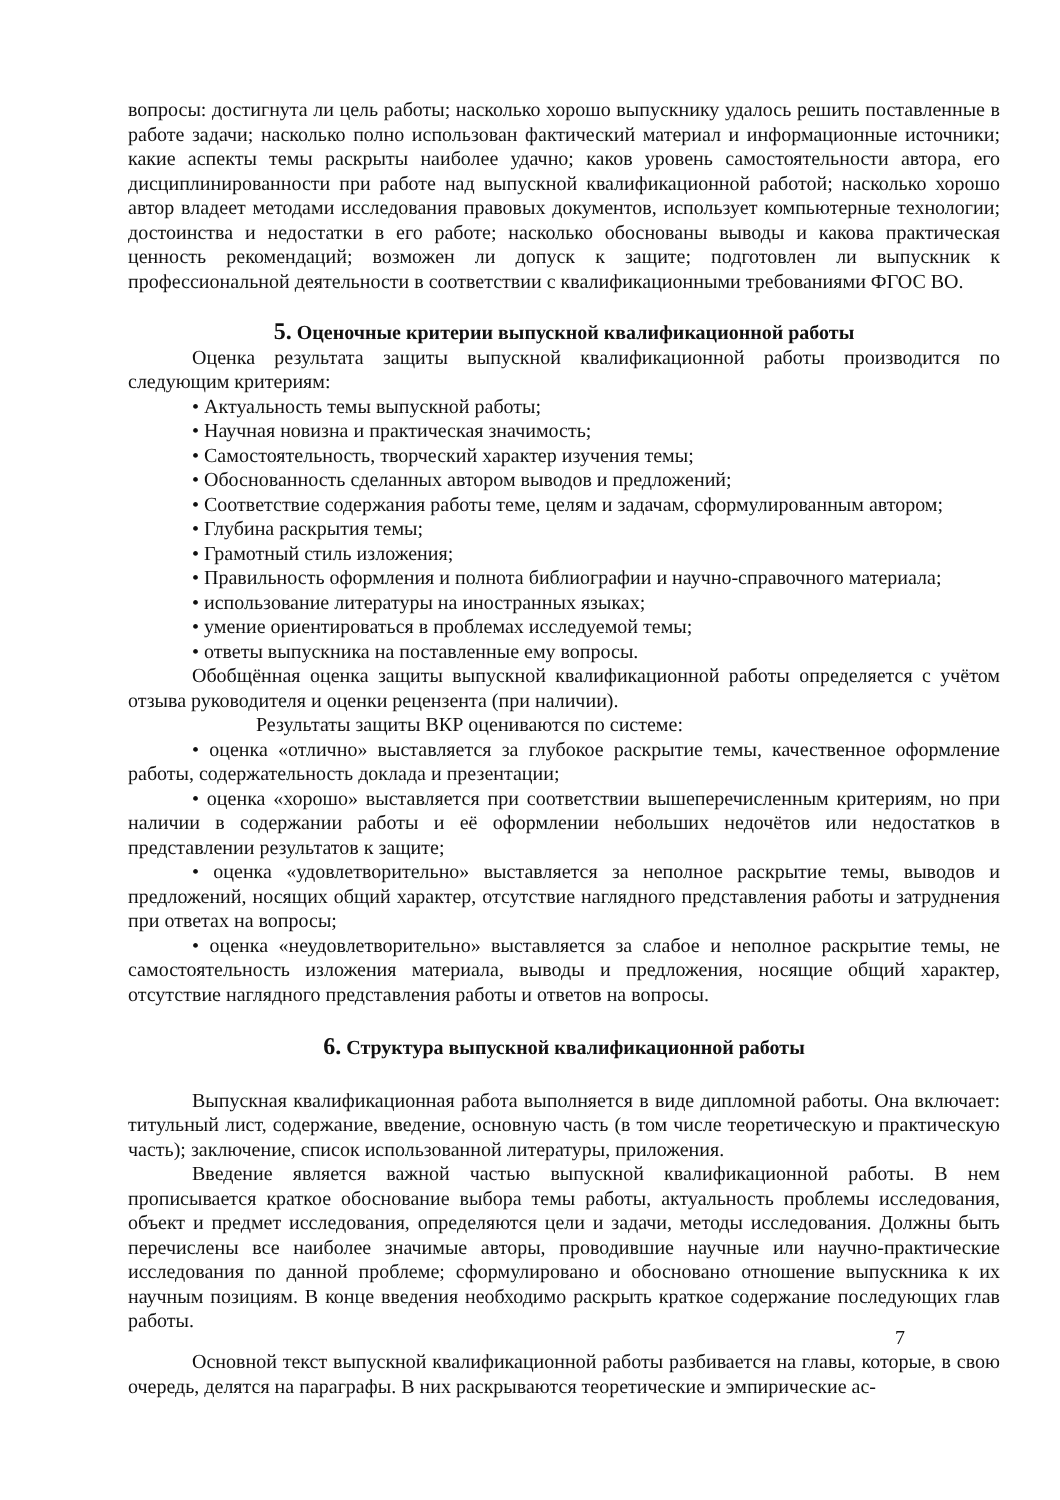вопросы: достигнута ли цель работы; насколько хорошо выпускнику удалось решить поставленные в работе задачи; насколько полно использован фактический материал и информационные источники; какие аспекты темы раскрыты наиболее удачно; каков уровень самостоятельности автора, его дисциплинированности при работе над выпускной квалификационной работой; насколько хорошо автор владеет методами исследования правовых документов, использует компьютерные технологии; достоинства и недостатки в его работе; насколько обоснованы выводы и какова практическая ценность рекомендаций; возможен ли допуск к защите; подготовлен ли выпускник к профессиональной деятельности в соответствии с квалификационными требованиями ФГОС ВО.
5. Оценочные критерии выпускной квалификационной работы
Оценка результата защиты выпускной квалификационной работы производится по следующим критериям:
• Актуальность темы выпускной работы;
• Научная новизна и практическая значимость;
• Самостоятельность, творческий характер изучения темы;
• Обоснованность сделанных автором выводов и предложений;
• Соответствие содержания работы теме, целям и задачам, сформулированным автором;
• Глубина раскрытия темы;
• Грамотный стиль изложения;
• Правильность оформления и полнота библиографии и научно-справочного материала;
• использование литературы на иностранных языках;
• умение ориентироваться в проблемах исследуемой темы;
• ответы выпускника на поставленные ему вопросы.
Обобщённая оценка защиты выпускной квалификационной работы определяется с учётом отзыва руководителя и оценки рецензента (при наличии).
Результаты защиты ВКР оцениваются по системе:
• оценка «отлично» выставляется за глубокое раскрытие темы, качественное оформление работы, содержательность доклада и презентации;
• оценка «хорошо» выставляется при соответствии вышеперечисленным критериям, но при наличии в содержании работы и её оформлении небольших недочётов или недостатков в представлении результатов к защите;
• оценка «удовлетворительно» выставляется за неполное раскрытие темы, выводов и предложений, носящих общий характер, отсутствие наглядного представления работы и затруднения при ответах на вопросы;
• оценка «неудовлетворительно» выставляется за слабое и неполное раскрытие темы, не самостоятельность изложения материала, выводы и предложения, носящие общий характер, отсутствие наглядного представления работы и ответов на вопросы.
6. Структура выпускной квалификационной работы
Выпускная квалификационная работа выполняется в виде дипломной работы. Она включает: титульный лист, содержание, введение, основную часть (в том числе теоретическую и практическую часть); заключение, список использованной литературы, приложения.
Введение является важной частью выпускной квалификационной работы. В нем прописывается краткое обоснование выбора темы работы, актуальность проблемы исследования, объект и предмет исследования, определяются цели и задачи, методы исследования. Должны быть перечислены все наиболее значимые авторы, проводившие научные или научно-практические исследования по данной проблеме; сформулировано и обосновано отношение выпускника к их научным позициям. В конце введения необходимо раскрыть краткое содержание последующих глав работы.
7
Основной текст выпускной квалификационной работы разбивается на главы, которые, в свою очередь, делятся на параграфы. В них раскрываются теоретические и эмпирические ас-